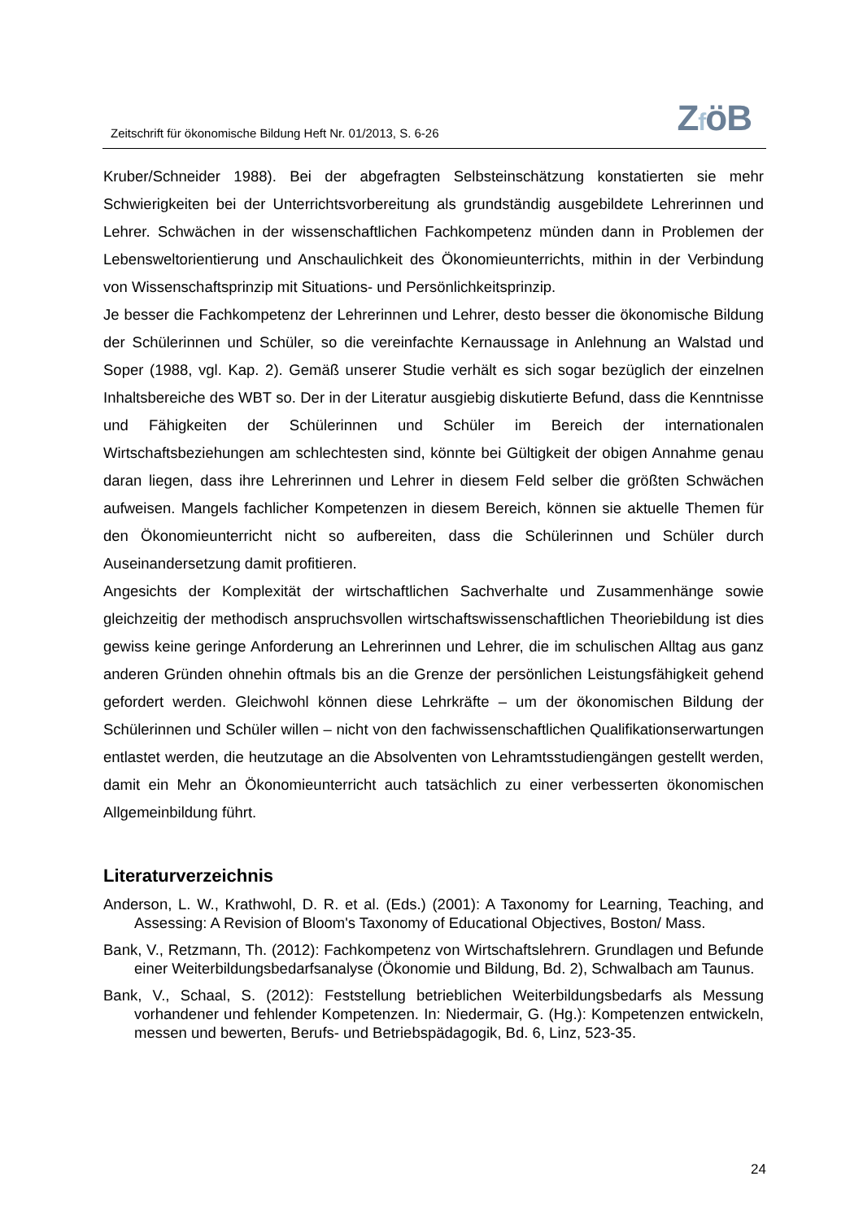Zeitschrift für ökonomische Bildung Heft Nr. 01/2013, S. 6-26
ZföB
Kruber/Schneider 1988). Bei der abgefragten Selbsteinschätzung konstatierten sie mehr Schwierigkeiten bei der Unterrichtsvorbereitung als grundständig ausgebildete Lehrerinnen und Lehrer. Schwächen in der wissenschaftlichen Fachkompetenz münden dann in Problemen der Lebensweltorientierung und Anschaulichkeit des Ökonomieunterrichts, mithin in der Verbindung von Wissenschaftsprinzip mit Situations- und Persönlichkeitsprinzip.
Je besser die Fachkompetenz der Lehrerinnen und Lehrer, desto besser die ökonomische Bildung der Schülerinnen und Schüler, so die vereinfachte Kernaussage in Anlehnung an Walstad und Soper (1988, vgl. Kap. 2). Gemäß unserer Studie verhält es sich sogar bezüglich der einzelnen Inhaltsbereiche des WBT so. Der in der Literatur ausgiebig diskutierte Befund, dass die Kenntnisse und Fähigkeiten der Schülerinnen und Schüler im Bereich der internationalen Wirtschaftsbeziehungen am schlechtesten sind, könnte bei Gültigkeit der obigen Annahme genau daran liegen, dass ihre Lehrerinnen und Lehrer in diesem Feld selber die größten Schwächen aufweisen. Mangels fachlicher Kompetenzen in diesem Bereich, können sie aktuelle Themen für den Ökonomieunterricht nicht so aufbereiten, dass die Schülerinnen und Schüler durch Auseinandersetzung damit profitieren.
Angesichts der Komplexität der wirtschaftlichen Sachverhalte und Zusammenhänge sowie gleichzeitig der methodisch anspruchsvollen wirtschaftswissenschaftlichen Theoriebildung ist dies gewiss keine geringe Anforderung an Lehrerinnen und Lehrer, die im schulischen Alltag aus ganz anderen Gründen ohnehin oftmals bis an die Grenze der persönlichen Leistungsfähigkeit gehend gefordert werden. Gleichwohl können diese Lehrkräfte – um der ökonomischen Bildung der Schülerinnen und Schüler willen – nicht von den fachwissenschaftlichen Qualifikationserwartungen entlastet werden, die heutzutage an die Absolventen von Lehramtsstudiengängen gestellt werden, damit ein Mehr an Ökonomieunterricht auch tatsächlich zu einer verbesserten ökonomischen Allgemeinbildung führt.
Literaturverzeichnis
Anderson, L. W., Krathwohl, D. R. et al. (Eds.) (2001): A Taxonomy for Learning, Teaching, and Assessing: A Revision of Bloom's Taxonomy of Educational Objectives, Boston/ Mass.
Bank, V., Retzmann, Th. (2012): Fachkompetenz von Wirtschaftslehrern. Grundlagen und Befunde einer Weiterbildungsbedarfsanalyse (Ökonomie und Bildung, Bd. 2), Schwalbach am Taunus.
Bank, V., Schaal, S. (2012): Feststellung betrieblichen Weiterbildungsbedarfs als Messung vorhandener und fehlender Kompetenzen. In: Niedermair, G. (Hg.): Kompetenzen entwickeln, messen und bewerten, Berufs- und Betriebspädagogik, Bd. 6, Linz, 523-35.
24